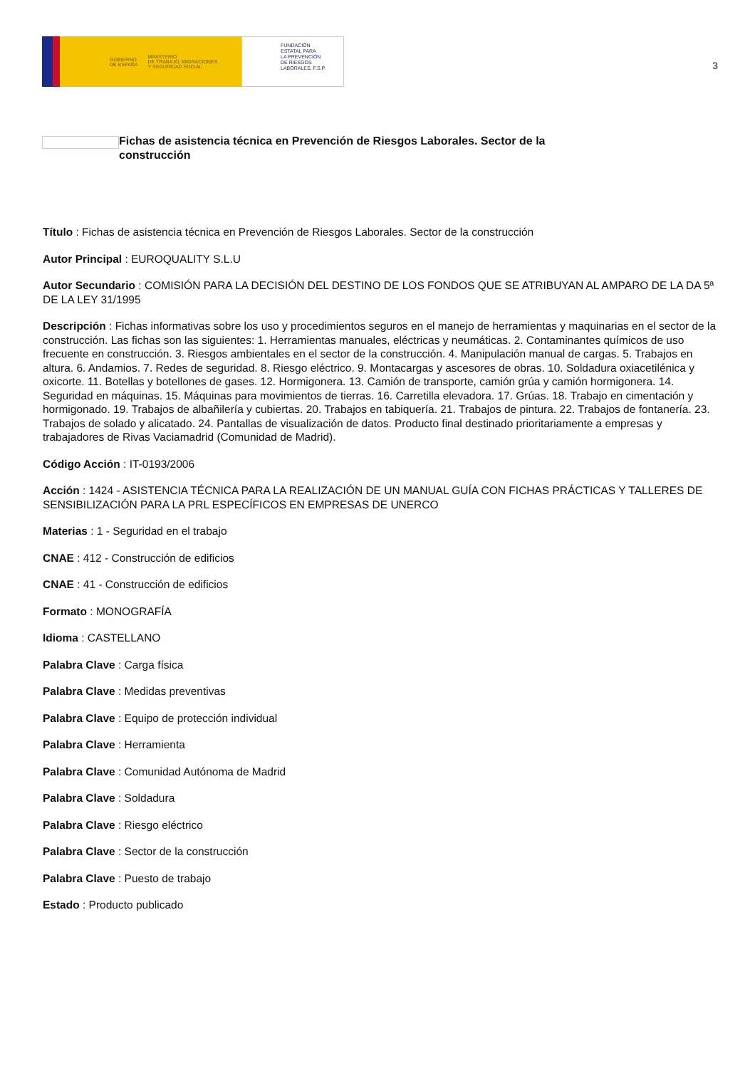GOBIERNO
DE ESPAÑA MINISTERIO
DE TRABAJO, MIGRACIONES
Y SEGURIDAD SOCIAL
FUNDACIÓN
ESTATAL PARA
LA PREVENCIÓN
DE RIESGOS
LABORALES, F.S.P.
3
Fichas de asistencia técnica en Prevención de Riesgos Laborales. Sector de la construcción
Título : Fichas de asistencia técnica en Prevención de Riesgos Laborales. Sector de la construcción
Autor Principal : EUROQUALITY S.L.U
Autor Secundario : COMISIÓN PARA LA DECISIÓN DEL DESTINO DE LOS FONDOS QUE SE ATRIBUYAN AL AMPARO DE LA DA 5ª DE LA LEY 31/1995
Descripción : Fichas informativas sobre los uso y procedimientos seguros en el manejo de herramientas y maquinarias en el sector de la construcción. Las fichas son las siguientes: 1. Herramientas manuales, eléctricas y neumáticas. 2. Contaminantes químicos de uso frecuente en construcción. 3. Riesgos ambientales en el sector de la construcción. 4. Manipulación manual de cargas. 5. Trabajos en altura. 6. Andamios. 7. Redes de seguridad. 8. Riesgo eléctrico. 9. Montacargas y ascesores de obras. 10. Soldadura oxiacetilénica y oxicorte. 11. Botellas y botellones de gases. 12. Hormigonera. 13. Camión de transporte, camión grúa y camión hormigonera. 14. Seguridad en máquinas. 15. Máquinas para movimientos de tierras. 16. Carretilla elevadora. 17. Grúas. 18. Trabajo en cimentación y hormigonado. 19. Trabajos de albañilería y cubiertas. 20. Trabajos en tabiquería. 21. Trabajos de pintura. 22. Trabajos de fontanería. 23. Trabajos de solado y alicatado. 24. Pantallas de visualización de datos. Producto final destinado prioritariamente a empresas y trabajadores de Rivas Vaciamadrid (Comunidad de Madrid).
Código Acción : IT-0193/2006
Acción : 1424 - ASISTENCIA TÉCNICA PARA LA REALIZACIÓN DE UN MANUAL GUÍA CON FICHAS PRÁCTICAS Y TALLERES DE SENSIBILIZACIÓN PARA LA PRL ESPECÍFICOS EN EMPRESAS DE UNERCO
Materias : 1 - Seguridad en el trabajo
CNAE : 412 - Construcción de edificios
CNAE : 41 - Construcción de edificios
Formato : MONOGRAFÍA
Idioma : CASTELLANO
Palabra Clave : Carga física
Palabra Clave : Medidas preventivas
Palabra Clave : Equipo de protección individual
Palabra Clave : Herramienta
Palabra Clave : Comunidad Autónoma de Madrid
Palabra Clave : Soldadura
Palabra Clave : Riesgo eléctrico
Palabra Clave : Sector de la construcción
Palabra Clave : Puesto de trabajo
Estado : Producto publicado